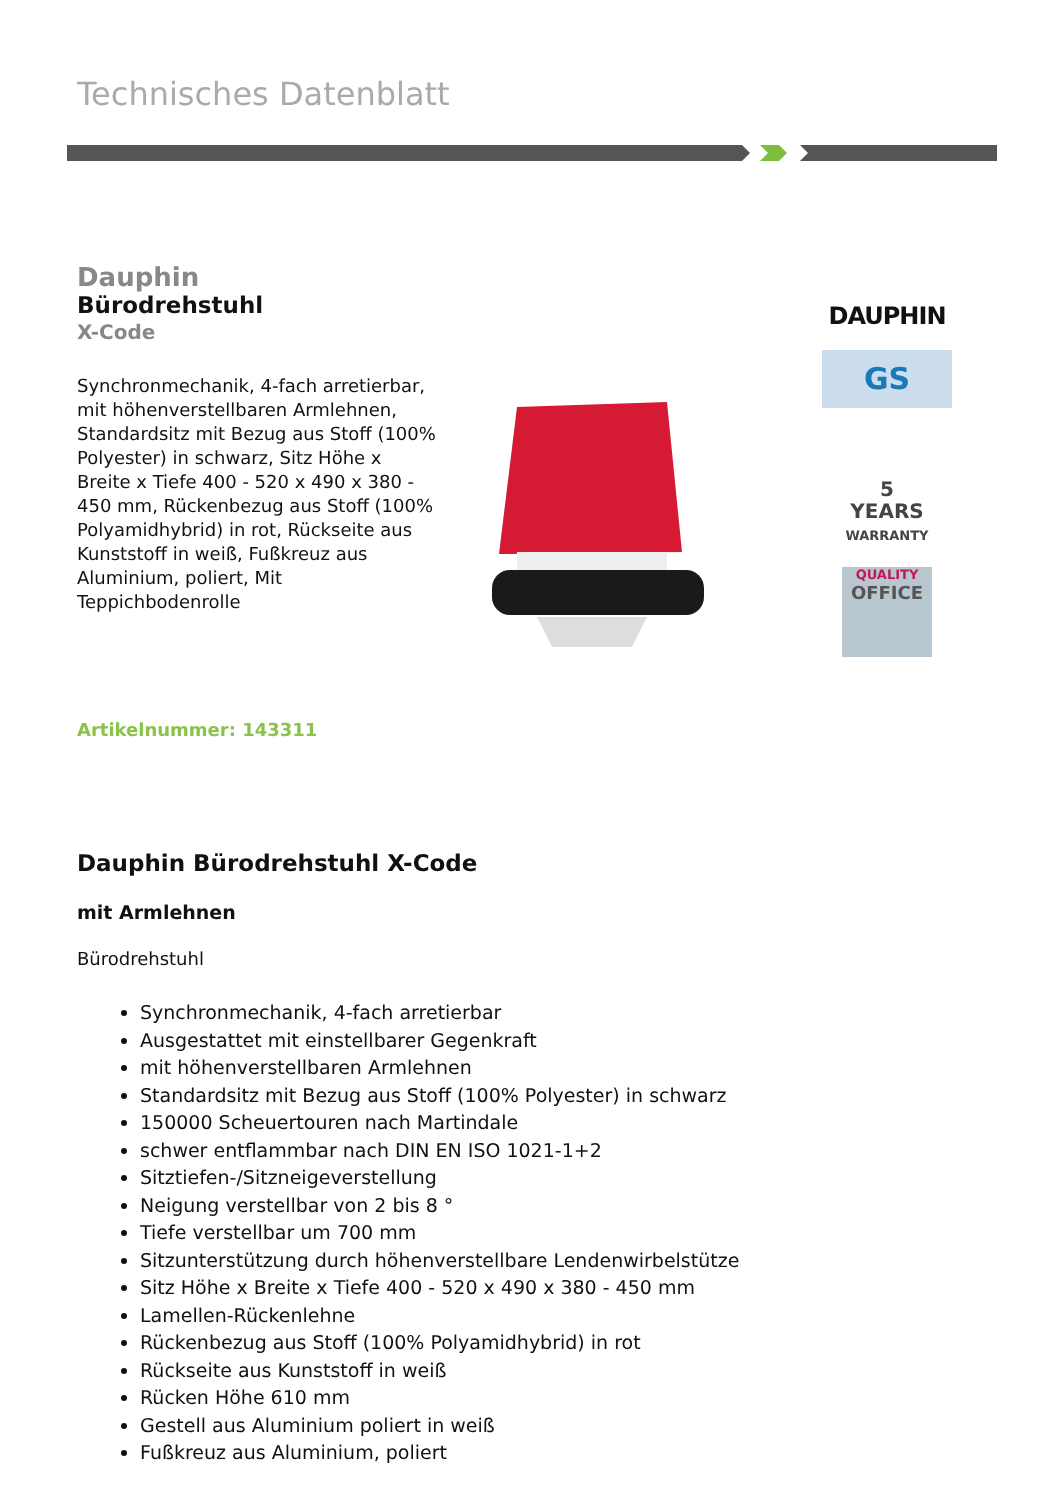Technisches Datenblatt
Dauphin
Bürodrehstuhl
X-Code
Synchronmechanik, 4-fach arretierbar, mit höhenverstellbaren Armlehnen, Standardsitz mit Bezug aus Stoff (100% Polyester) in schwarz, Sitz Höhe x Breite x Tiefe 400 - 520 x 490 x 380 - 450 mm, Rückenbezug aus Stoff (100% Polyamidhybrid) in rot, Rückseite aus Kunststoff in weiß, Fußkreuz aus Aluminium, poliert, Mit Teppichbodenrolle
Artikelnummer: 143311
DAUPHIN
GS
5
YEARS
WARRANTY
QUALITY
OFFICE
Dauphin Bürodrehstuhl X-Code
mit Armlehnen
Bürodrehstuhl
Synchronmechanik, 4-fach arretierbar
Ausgestattet mit einstellbarer Gegenkraft
mit höhenverstellbaren Armlehnen
Standardsitz mit Bezug aus Stoff (100% Polyester) in schwarz
150000 Scheuertouren nach Martindale
schwer entflammbar nach DIN EN ISO 1021-1+2
Sitztiefen-/Sitzneigeverstellung
Neigung verstellbar von 2 bis 8 °
Tiefe verstellbar um 700 mm
Sitzunterstützung durch höhenverstellbare Lendenwirbelstütze
Sitz Höhe x Breite x Tiefe 400 - 520 x 490 x 380 - 450 mm
Lamellen-Rückenlehne
Rückenbezug aus Stoff (100% Polyamidhybrid) in rot
Rückseite aus Kunststoff in weiß
Rücken Höhe 610 mm
Gestell aus Aluminium poliert in weiß
Fußkreuz aus Aluminium, poliert